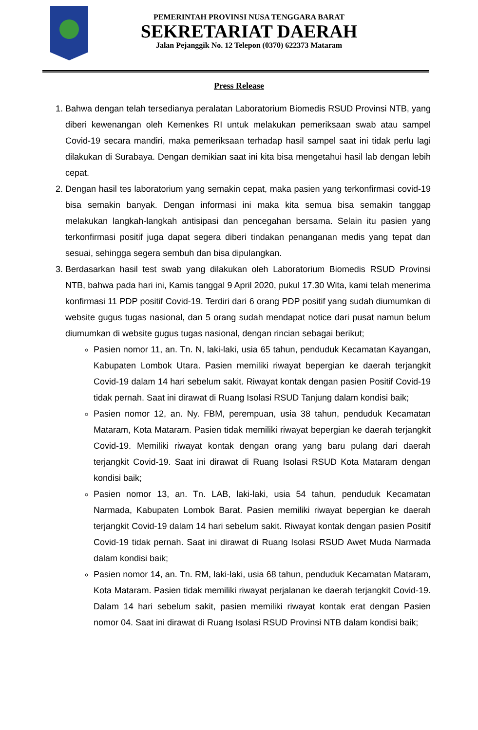PEMERINTAH PROVINSI NUSA TENGGARA BARAT
SEKRETARIAT DAERAH
Jalan Pejanggik No. 12 Telepon (0370) 622373 Mataram
Press Release
1. Bahwa dengan telah tersedianya peralatan Laboratorium Biomedis RSUD Provinsi NTB, yang diberi kewenangan oleh Kemenkes RI untuk melakukan pemeriksaan swab atau sampel Covid-19 secara mandiri, maka pemeriksaan terhadap hasil sampel saat ini tidak perlu lagi dilakukan di Surabaya. Dengan demikian saat ini kita bisa mengetahui hasil lab dengan lebih cepat.
2. Dengan hasil tes laboratorium yang semakin cepat, maka pasien yang terkonfirmasi covid-19 bisa semakin banyak. Dengan informasi ini maka kita semua bisa semakin tanggap melakukan langkah-langkah antisipasi dan pencegahan bersama. Selain itu pasien yang terkonfirmasi positif juga dapat segera diberi tindakan penanganan medis yang tepat dan sesuai, sehingga segera sembuh dan bisa dipulangkan.
3. Berdasarkan hasil test swab yang dilakukan oleh Laboratorium Biomedis RSUD Provinsi NTB, bahwa pada hari ini, Kamis tanggal 9 April 2020, pukul 17.30 Wita, kami telah menerima konfirmasi 11 PDP positif Covid-19. Terdiri dari 6 orang PDP positif yang sudah diumumkan di website gugus tugas nasional, dan 5 orang sudah mendapat notice dari pusat namun belum diumumkan di website gugus tugas nasional, dengan rincian sebagai berikut;
Pasien nomor 11, an. Tn. N, laki-laki, usia 65 tahun, penduduk Kecamatan Kayangan, Kabupaten Lombok Utara. Pasien memiliki riwayat bepergian ke daerah terjangkit Covid-19 dalam 14 hari sebelum sakit. Riwayat kontak dengan pasien Positif Covid-19 tidak pernah. Saat ini dirawat di Ruang Isolasi RSUD Tanjung dalam kondisi baik;
Pasien nomor 12, an. Ny. FBM, perempuan, usia 38 tahun, penduduk Kecamatan Mataram, Kota Mataram. Pasien tidak memiliki riwayat bepergian ke daerah terjangkit Covid-19. Memiliki riwayat kontak dengan orang yang baru pulang dari daerah terjangkit Covid-19. Saat ini dirawat di Ruang Isolasi RSUD Kota Mataram dengan kondisi baik;
Pasien nomor 13, an. Tn. LAB, laki-laki, usia 54 tahun, penduduk Kecamatan Narmada, Kabupaten Lombok Barat. Pasien memiliki riwayat bepergian ke daerah terjangkit Covid-19 dalam 14 hari sebelum sakit. Riwayat kontak dengan pasien Positif Covid-19 tidak pernah. Saat ini dirawat di Ruang Isolasi RSUD Awet Muda Narmada dalam kondisi baik;
Pasien nomor 14, an. Tn. RM, laki-laki, usia 68 tahun, penduduk Kecamatan Mataram, Kota Mataram. Pasien tidak memiliki riwayat perjalanan ke daerah terjangkit Covid-19. Dalam 14 hari sebelum sakit, pasien memiliki riwayat kontak erat dengan Pasien nomor 04. Saat ini dirawat di Ruang Isolasi RSUD Provinsi NTB dalam kondisi baik;